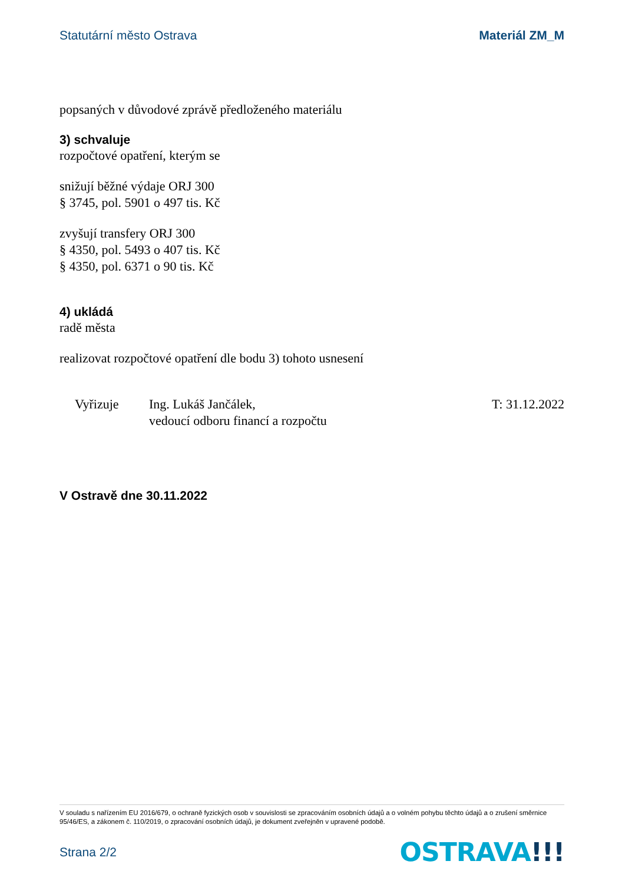Statutární město Ostrava Materiál ZM_M
popsaných v důvodové zprávě předloženého materiálu
3) schvaluje
rozpočtové opatření, kterým se
snižují běžné výdaje ORJ 300
§ 3745, pol. 5901 o 497 tis. Kč
zvyšují transfery ORJ 300
§ 4350, pol. 5493 o 407 tis. Kč
§ 4350, pol. 6371 o 90 tis. Kč
4) ukládá
radě města
realizovat rozpočtové opatření dle bodu 3) tohoto usnesení
Vyřizuje Ing. Lukáš Jančálek,
vedoucí odboru financí a rozpočtu
T: 31.12.2022
V Ostravě dne 30.11.2022
V souladu s nařízením EU 2016/679, o ochraně fyzických osob v souvislosti se zpracováním osobních údajů a o volném pohybu těchto údajů a o zrušení směrnice 95/46/ES, a zákonem č. 110/2019, o zpracování osobních údajů, je dokument zveřejněn v upravené podobě.
Strana 2/2
OSTRAVA!!!